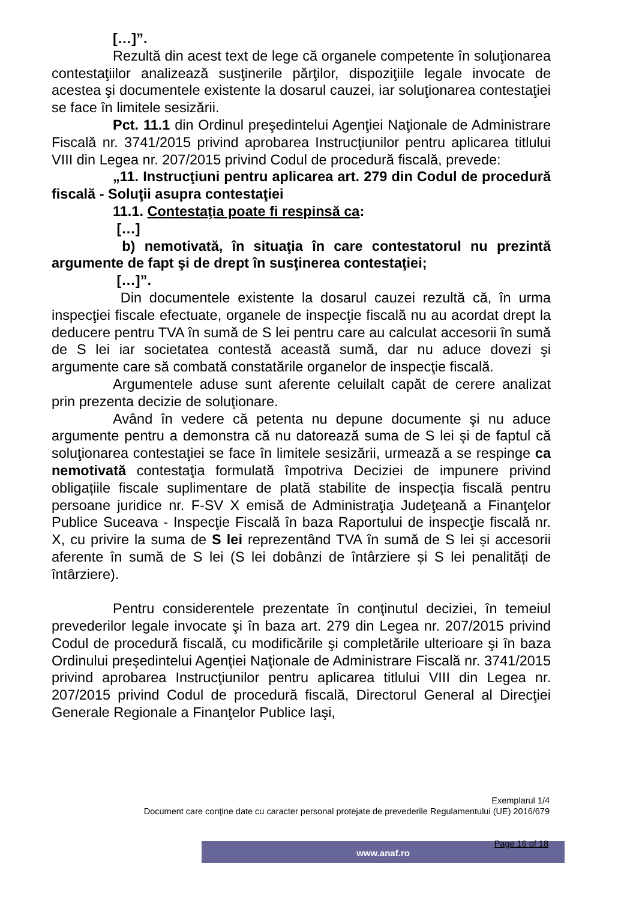[…]”.
Rezultă din acest text de lege că organele competente în soluţionarea contestaţiilor analizează susţinerile părţilor, dispoziţiile legale invocate de acestea şi documentele existente la dosarul cauzei, iar soluţionarea contestaţiei se face în limitele sesizării.
Pct. 11.1 din Ordinul preşedintelui Agenţiei Naţionale de Administrare Fiscală nr. 3741/2015 privind aprobarea Instrucţiunilor pentru aplicarea titlului VIII din Legea nr. 207/2015 privind Codul de procedură fiscală, prevede:
„11. Instrucţiuni pentru aplicarea art. 279 din Codul de procedură fiscală - Soluţii asupra contestaţiei
11.1. Contestaţia poate fi respinsă ca:
[…]
b) nemotivată, în situaţia în care contestatorul nu prezintă argumente de fapt şi de drept în susţinerea contestaţiei;
[…]”.
Din documentele existente la dosarul cauzei rezultă că, în urma inspecţiei fiscale efectuate, organele de inspecţie fiscală nu au acordat drept la deducere pentru TVA în sumă de S lei pentru care au calculat accesorii în sumă de S lei iar societatea contestă această sumă, dar nu aduce dovezi şi argumente care să combată constatările organelor de inspecţie fiscală.
Argumentele aduse sunt aferente celuilalt capăt de cerere analizat prin prezenta decizie de soluţionare.
Având în vedere că petenta nu depune documente şi nu aduce argumente pentru a demonstra că nu datorează suma de S lei şi de faptul că soluţionarea contestaţiei se face în limitele sesizării, urmează a se respinge ca nemotivată contestaţia formulată împotriva Deciziei de impunere privind obligațiile fiscale suplimentare de plată stabilite de inspecția fiscală pentru persoane juridice nr. F-SV X emisă de Administraţia Judeţeană a Finanţelor Publice Suceava - Inspecţie Fiscală în baza Raportului de inspecţie fiscală nr. X, cu privire la suma de S lei reprezentând TVA în sumă de S lei și accesorii aferente în sumă de S lei (S lei dobânzi de întârziere și S lei penalități de întârziere).
Pentru considerentele prezentate în conţinutul deciziei, în temeiul prevederilor legale invocate şi în baza art. 279 din Legea nr. 207/2015 privind Codul de procedură fiscală, cu modificările şi completările ulterioare şi în baza Ordinului preşedintelui Agenţiei Naţionale de Administrare Fiscală nr. 3741/2015 privind aprobarea Instrucţiunilor pentru aplicarea titlului VIII din Legea nr. 207/2015 privind Codul de procedură fiscală, Directorul General al Direcţiei Generale Regionale a Finanţelor Publice Iaşi,
Exemplarul 1/4
Document care conţine date cu caracter personal protejate de prevederile Regulamentului (UE) 2016/679
www.anaf.ro Page 16 of 18